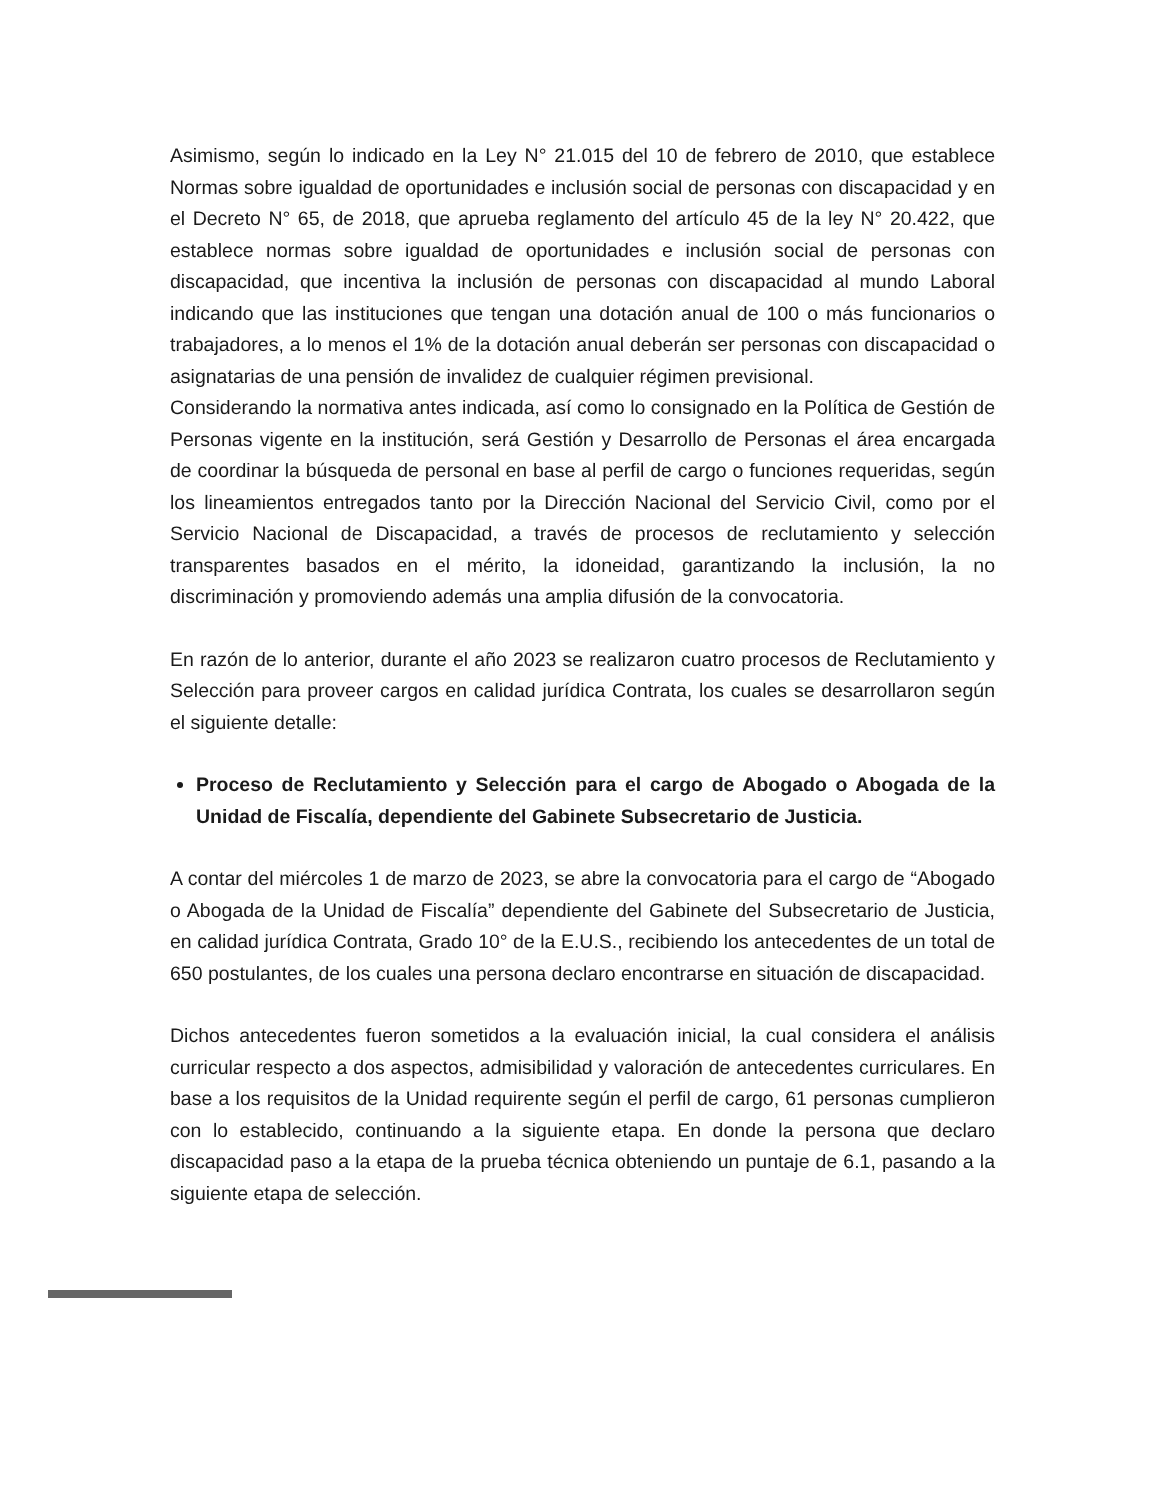Asimismo, según lo indicado en la Ley N° 21.015 del 10 de febrero de 2010, que establece Normas sobre igualdad de oportunidades e inclusión social de personas con discapacidad y en el Decreto N° 65, de 2018, que aprueba reglamento del artículo 45 de la ley N° 20.422, que establece normas sobre igualdad de oportunidades e inclusión social de personas con discapacidad, que incentiva la inclusión de personas con discapacidad al mundo Laboral indicando que las instituciones que tengan una dotación anual de 100 o más funcionarios o trabajadores, a lo menos el 1% de la dotación anual deberán ser personas con discapacidad o asignatarias de una pensión de invalidez de cualquier régimen previsional.
Considerando la normativa antes indicada, así como lo consignado en la Política de Gestión de Personas vigente en la institución, será Gestión y Desarrollo de Personas el área encargada de coordinar la búsqueda de personal en base al perfil de cargo o funciones requeridas, según los lineamientos entregados tanto por la Dirección Nacional del Servicio Civil, como por el Servicio Nacional de Discapacidad, a través de procesos de reclutamiento y selección transparentes basados en el mérito, la idoneidad, garantizando la inclusión, la no discriminación y promoviendo además una amplia difusión de la convocatoria.
En razón de lo anterior, durante el año 2023 se realizaron cuatro procesos de Reclutamiento y Selección para proveer cargos en calidad jurídica Contrata, los cuales se desarrollaron según el siguiente detalle:
Proceso de Reclutamiento y Selección para el cargo de Abogado o Abogada de la Unidad de Fiscalía, dependiente del Gabinete Subsecretario de Justicia.
A contar del miércoles 1 de marzo de 2023, se abre la convocatoria para el cargo de “Abogado o Abogada de la Unidad de Fiscalía” dependiente del Gabinete del Subsecretario de Justicia, en calidad jurídica Contrata, Grado 10° de la E.U.S., recibiendo los antecedentes de un total de 650 postulantes, de los cuales una persona declaro encontrarse en situación de discapacidad.
Dichos antecedentes fueron sometidos a la evaluación inicial, la cual considera el análisis curricular respecto a dos aspectos, admisibilidad y valoración de antecedentes curriculares. En base a los requisitos de la Unidad requirente según el perfil de cargo, 61 personas cumplieron con lo establecido, continuando a la siguiente etapa. En donde la persona que declaro discapacidad paso a la etapa de la prueba técnica obteniendo un puntaje de 6.1, pasando a la siguiente etapa de selección.